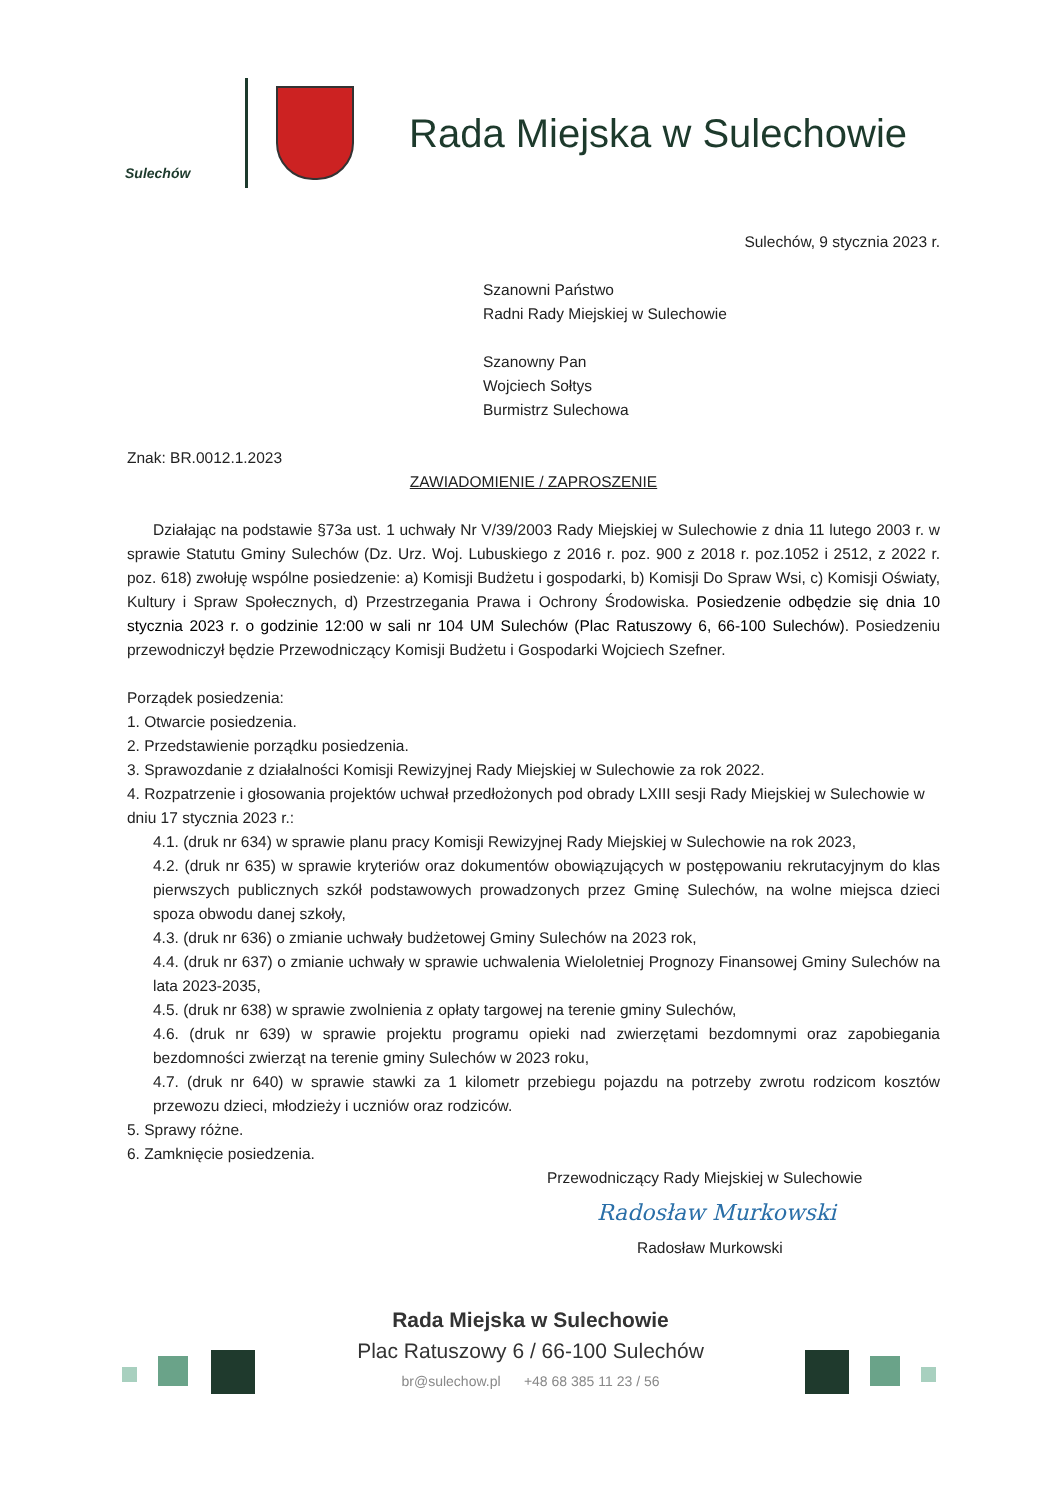Sulechów
Rada Miejska w Sulechowie
Sulechów, 9 stycznia 2023 r.
Szanowni Państwo
Radni Rady Miejskiej w Sulechowie
Szanowny Pan
Wojciech Sołtys
Burmistrz Sulechowa
Znak: BR.0012.1.2023
ZAWIADOMIENIE / ZAPROSZENIE
Działając na podstawie §73a ust. 1 uchwały Nr V/39/2003 Rady Miejskiej w Sulechowie z dnia 11 lutego 2003 r. w sprawie Statutu Gminy Sulechów (Dz. Urz. Woj. Lubuskiego z 2016 r. poz. 900 z 2018 r. poz.1052 i 2512, z 2022 r. poz. 618) zwołuję wspólne posiedzenie: a) Komisji Budżetu i gospodarki, b) Komisji Do Spraw Wsi, c) Komisji Oświaty, Kultury i Spraw Społecznych, d) Przestrzegania Prawa i Ochrony Środowiska. Posiedzenie odbędzie się dnia 10 stycznia 2023 r. o godzinie 12:00 w sali nr 104 UM Sulechów (Plac Ratuszowy 6, 66-100 Sulechów). Posiedzeniu przewodniczył będzie Przewodniczący Komisji Budżetu i Gospodarki Wojciech Szefner.
Porządek posiedzenia:
1. Otwarcie posiedzenia.
2. Przedstawienie porządku posiedzenia.
3. Sprawozdanie z działalności Komisji Rewizyjnej Rady Miejskiej w Sulechowie za rok 2022.
4. Rozpatrzenie i głosowania projektów uchwał przedłożonych pod obrady LXIII sesji Rady Miejskiej w Sulechowie w dniu 17 stycznia 2023 r.:
4.1. (druk nr 634) w sprawie planu pracy Komisji Rewizyjnej Rady Miejskiej w Sulechowie na rok 2023,
4.2. (druk nr 635) w sprawie kryteriów oraz dokumentów obowiązujących w postępowaniu rekrutacyjnym do klas pierwszych publicznych szkół podstawowych prowadzonych przez Gminę Sulechów, na wolne miejsca dzieci spoza obwodu danej szkoły,
4.3. (druk nr 636) o zmianie uchwały budżetowej Gminy Sulechów na 2023 rok,
4.4. (druk nr 637) o zmianie uchwały w sprawie uchwalenia Wieloletniej Prognozy Finansowej Gminy Sulechów na lata 2023-2035,
4.5. (druk nr 638) w sprawie zwolnienia z opłaty targowej na terenie gminy Sulechów,
4.6. (druk nr 639) w sprawie projektu programu opieki nad zwierzętami bezdomnymi oraz zapobiegania bezdomności zwierząt na terenie gminy Sulechów w 2023 roku,
4.7. (druk nr 640) w sprawie stawki za 1 kilometr przebiegu pojazdu na potrzeby zwrotu rodzicom kosztów przewozu dzieci, młodzieży i uczniów oraz rodziców.
5. Sprawy różne.
6. Zamknięcie posiedzenia.
Przewodniczący Rady Miejskiej w Sulechowie
Radosław Murkowski
Radosław Murkowski
Rada Miejska w Sulechowie
Plac Ratuszowy 6 / 66-100 Sulechów
br@sulechow.pl +48 68 385 11 23 / 56